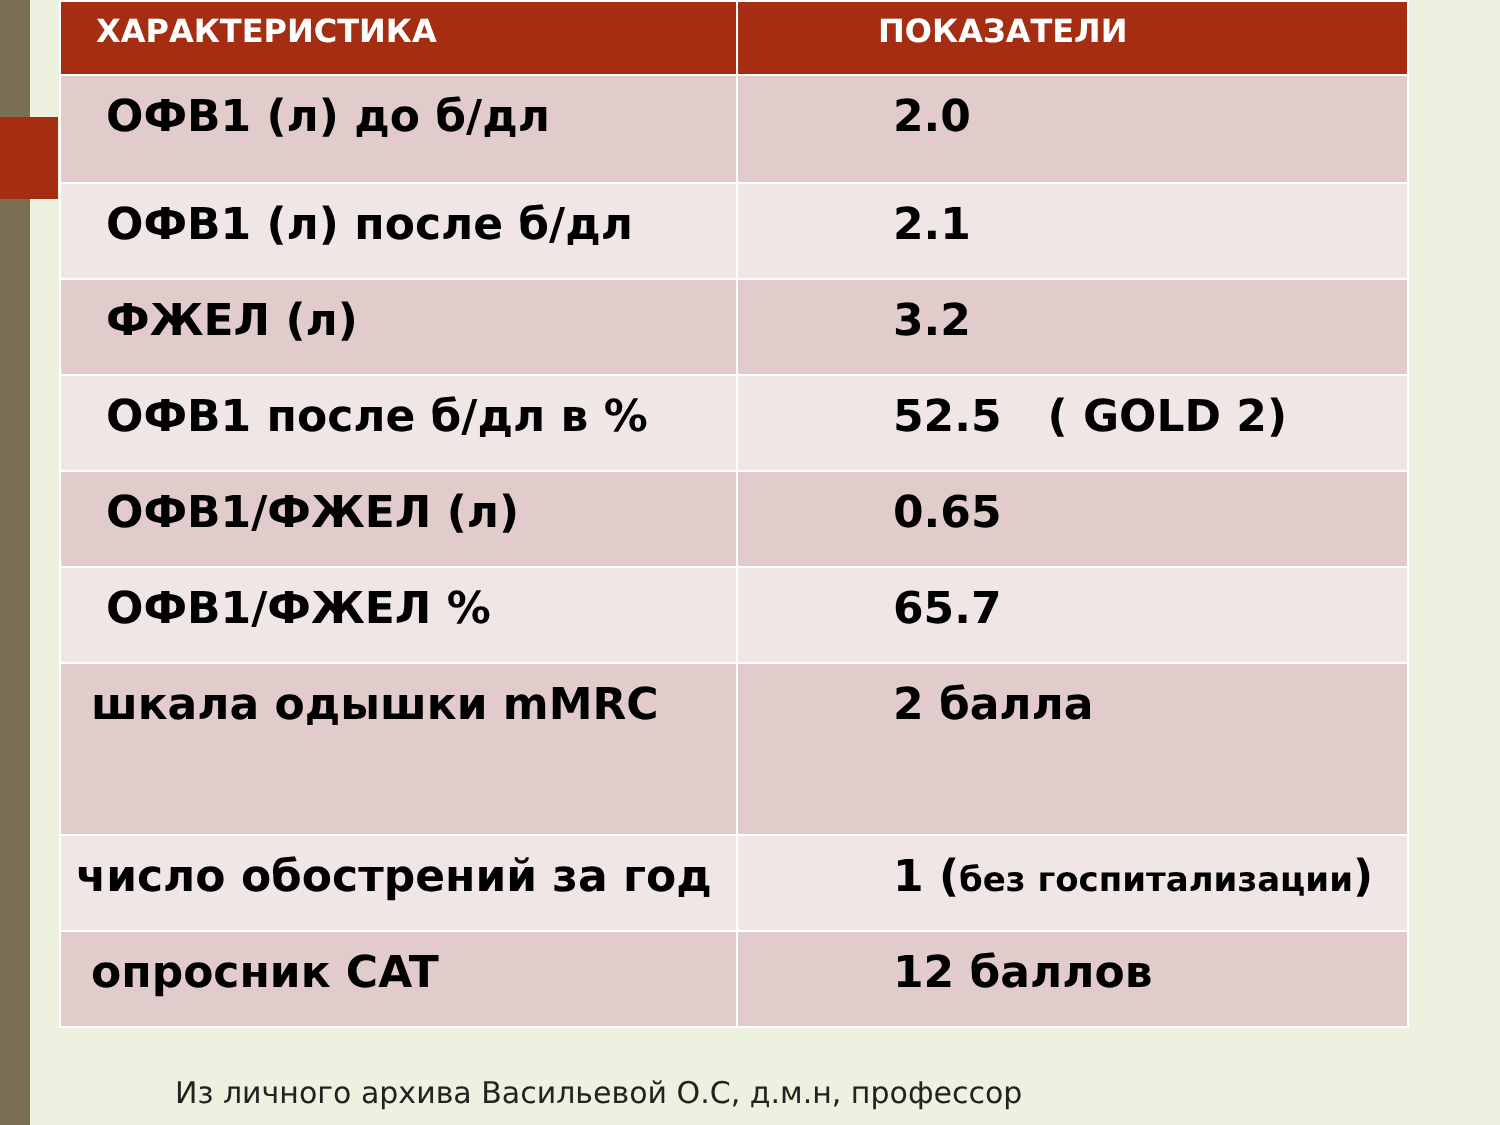| ХАРАКТЕРИСТИКА | ПОКАЗАТЕЛИ |
| --- | --- |
| ОФВ1 (л) до б/дл | 2.0 |
| ОФВ1 (л) после б/дл | 2.1 |
| ФЖЕЛ (л) | 3.2 |
| ОФВ1 после б/дл в % | 52.5 ( GOLD 2) |
| ОФВ1/ФЖЕЛ (л) | 0.65 |
| ОФВ1/ФЖЕЛ % | 65.7 |
| шкала одышки mMRC | 2 балла |
| число обострений за год | 1 ( без госпитализации ) |
| опросник CAT | 12 баллов |
Из личного архива Васильевой О.С, д.м.н, профессор